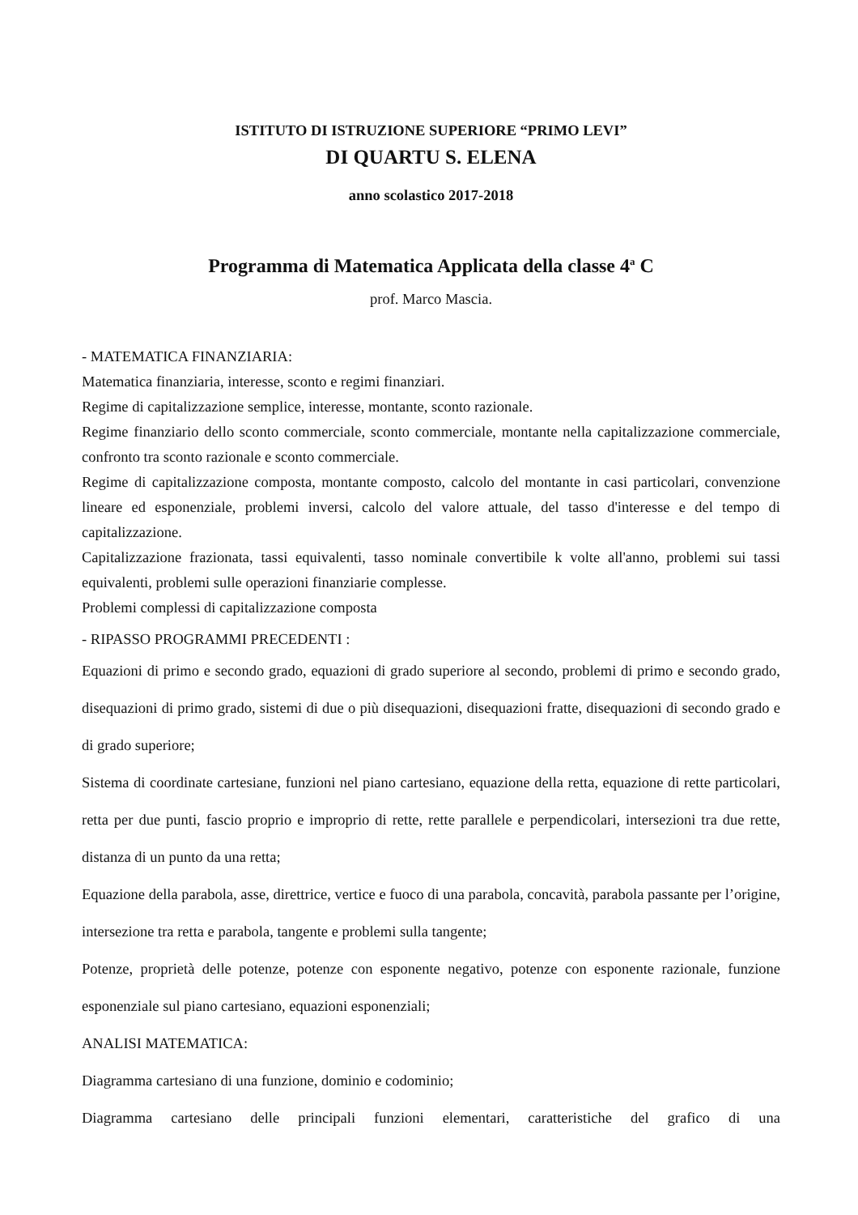ISTITUTO DI ISTRUZIONE SUPERIORE “PRIMO LEVI”
DI QUARTU S. ELENA
anno scolastico 2017-2018
Programma di Matematica Applicata della classe 4<sup>a</sup> C
prof. Marco Mascia.
- MATEMATICA FINANZIARIA:
Matematica finanziaria, interesse, sconto e regimi finanziari.
Regime di capitalizzazione semplice, interesse, montante, sconto razionale.
Regime finanziario dello sconto commerciale, sconto commerciale, montante nella capitalizzazione commerciale, confronto tra sconto razionale e sconto commerciale.
Regime di capitalizzazione composta, montante composto, calcolo del montante in casi particolari, convenzione lineare ed esponenziale, problemi inversi, calcolo del valore attuale, del tasso d'interesse e del tempo di capitalizzazione.
Capitalizzazione frazionata, tassi equivalenti, tasso nominale convertibile k volte all'anno, problemi sui tassi equivalenti, problemi sulle operazioni finanziarie complesse.
Problemi complessi di capitalizzazione composta
- RIPASSO PROGRAMMI PRECEDENTI :
Equazioni di primo e secondo grado, equazioni di grado superiore al secondo, problemi di primo e secondo grado, disequazioni di primo grado, sistemi di due o più disequazioni, disequazioni fratte, disequazioni di secondo grado e di grado superiore;
Sistema di coordinate cartesiane, funzioni nel piano cartesiano, equazione della retta, equazione di rette particolari, retta per due punti, fascio proprio e improprio di rette, rette parallele e perpendicolari, intersezioni tra due rette, distanza di un punto da una retta;
Equazione della parabola, asse, direttrice, vertice e fuoco di una parabola, concavità, parabola passante per l’origine, intersezione tra retta e parabola, tangente e problemi sulla tangente;
Potenze, proprietà delle potenze, potenze con esponente negativo, potenze con esponente razionale, funzione esponenziale sul piano cartesiano, equazioni esponenziali;
ANALISI MATEMATICA:
Diagramma cartesiano di una funzione, dominio e codominio;
Diagramma cartesiano delle principali funzioni elementari, caratteristiche del grafico di una